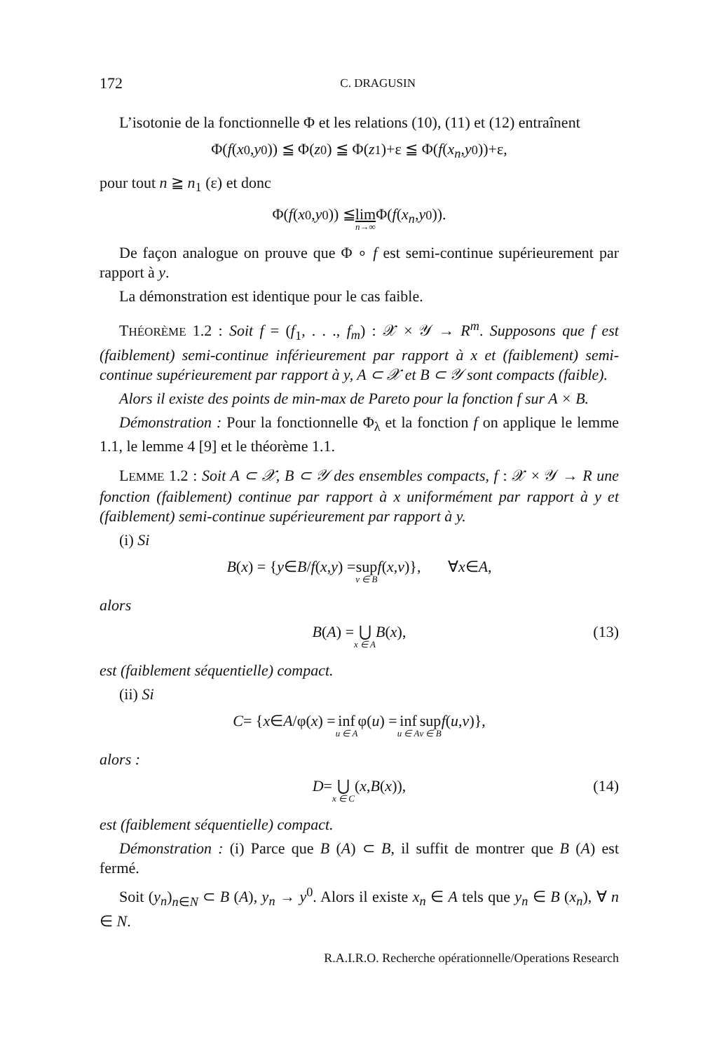172 C. DRAGUSIN
L’isotonie de la fonctionnelle Φ et les relations (10), (11) et (12) entraînent
Φ(f (x<sup>0</sup>, y<sup>0</sup>)) ≦ Φ(z<sup>0</sup>) ≦ Φ(z<sup>1</sup>)+ε ≦ Φ(f (x<sub>n</sub>, y<sup>0</sup>))+ε,
pour tout n ≧ n<sub>1</sub> (ε) et donc
Φ(f (x<sup>0</sup>, y<sup>0</sup>)) ≦ lim n→∞ Φ(f (x<sub>n</sub>, y<sup>0</sup>)).
De façon analogue on prouve que Φ ∘ f est semi-continue supérieurement par rapport à y.
La démonstration est identique pour le cas faible.
THÉORÈME 1.2 : Soit f = (f<sub>1</sub>, . . ., f<sub>m</sub>) : 𝒳 × 𝒴 → R<sup>m</sup>. Supposons que f est (faiblement) semi-continue inférieurement par rapport à x et (faiblement) semi-continue supérieurement par rapport à y, A ⊂ 𝒳 et B ⊂ 𝒴 sont compacts (faible).
Alors il existe des points de min-max de Pareto pour la fonction f sur A × B.
Démonstration : Pour la fonctionnelle Φ<sub>λ</sub> et la fonction f on applique le lemme 1.1, le lemme 4 [9] et le théorème 1.1.
LEMME 1.2 : Soit A ⊂ 𝒳, B ⊂ 𝒴 des ensembles compacts, f : 𝒳 × 𝒴 → R une fonction (faiblement) continue par rapport à x uniformément par rapport à y et (faiblement) semi-continue supérieurement par rapport à y.
(i) Si
B (x) = { y ∈ B / f (x, y) = sup v ∈ B f (x, v)}, ∀ x ∈ A,
alors
B (A) = ⋃ x ∈ A B (x), (13)
est (faiblement séquentielle) compact.
(ii) Si
C = { x ∈ A /φ(x) = inf u ∈ A φ(u) = inf u ∈ A sup v ∈ B f (u, v)},
alors :
D = ⋃ x ∈ C (x, B (x)), (14)
est (faiblement séquentielle) compact.
Démonstration : (i) Parce que B (A) ⊂ B, il suffit de montrer que B (A) est fermé.
Soit (y<sub>n</sub>)<sub>n∈N</sub> ⊂ B (A), y<sub>n</sub> → y<sup>0</sup>. Alors il existe x<sub>n</sub> ∈ A tels que y<sub>n</sub> ∈ B (x<sub>n</sub>), ∀ n ∈ N.
R.A.I.R.O. Recherche opérationnelle/Operations Research